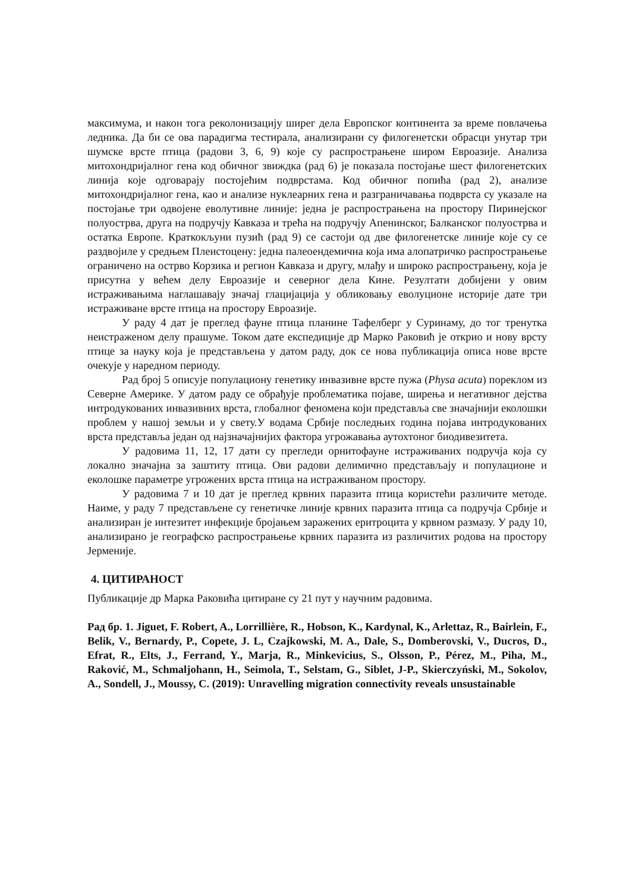максимума, и након тога реколонизацију ширег дела Европског континента за време повлачења ледника. Да би се ова парадигма тестирала, анализирани су филогенетски обрасци унутар три шумске врсте птица (радови 3, 6, 9) које су распрострањене широм Евроазије. Анализа митохондријалног гена код обичног звиждка (рад 6) је показала постојање шест филогенетских линија које одговарају постојећим подврстама. Код обичног попића (рад 2), анализе митохондријалног гена, као и анализе нуклеарних гена и разграничавања подврста су указале на постојање три одвојене еволутивне линије: једна је распрострањена на простору Пиринејског полуострва, друга на подручју Кавказа и трећа на подручју Апенинског, Балканског полуострва и остатка Европе. Краткокљуни пузић (рад 9) се састоји од две филогенетске линије које су се раздвојиле у средњем Плеистоцену: једна палеоендемична која има алопатричко распрострањење ограничено на острво Корзика и регион Кавказа и другу, млађу и широко распрострањену, која је присутна у већем делу Евроазије и северног дела Кине. Резултати добијени у овим истраживањима наглашавају значај глацијација у обликовању еволуционе историје дате три истраживане врсте птица на простору Евроазије.
У раду 4 дат је преглед фауне птица планине Тафелберг у Суринаму, до тог тренутка неистраженом делу прашуме. Током дате експедиције др Марко Раковић је открио и нову врсту птице за науку која је представљена у датом раду, док се нова публикација описа нове врсте очекује у наредном периоду.
Рад број 5 описује популациону генетику инвазивне врсте пужа (Physa acuta) пореклом из Северне Америке. У датом раду се обрађује проблематика појаве, ширења и негативног дејства интродукованих инвазивних врста, глобалног феномена који представља све значајнији еколошки проблем у нашој земљи и у свету.У водама Србије последњих година појава интродукованих врста представља један од најзначајнијих фактора угрожавања аутохтоног биодивезитета.
У радовима 11, 12, 17 дати су прегледи орнитофауне истраживаних подручја која су локално значајна за заштиту птица. Ови радови делимично представљају и популационе и еколошке параметре угрожених врста птица на истраживаном простору.
У радовима 7 и 10 дат је преглед крвних паразита птица користећи различите методе. Наиме, у раду 7 представљене су генетичке линије крвних паразита птица са подручја Србије и анализиран је интезитет инфекције бројањем заражених еритроцита у крвном размазу. У раду 10, анализирано је географско распрострањење крвних паразита из различитих родова на простору Јерменије.
4. ЦИТИРАНОСТ
Публикације др Марка Раковића цитиране су 21 пут у научним радовима.
Рад бр. 1. Jiguet, F. Robert, A., Lorrillière, R., Hobson, K., Kardynal, K., Arlettaz, R., Bairlein, F., Belik, V., Bernardy, P., Copete, J. L, Czajkowski, M. A., Dale, S., Domberovski, V., Ducros, D., Efrat, R., Elts, J., Ferrand, Y., Marja, R., Minkevicius, S., Olsson, P., Pérez, M., Piha, M., Raković, M., Schmaljohann, H., Seimola, T., Selstam, G., Siblet, J-P., Skierczyński, M., Sokolov, A., Sondell, J., Moussy, C. (2019): Unravelling migration connectivity reveals unsustainable